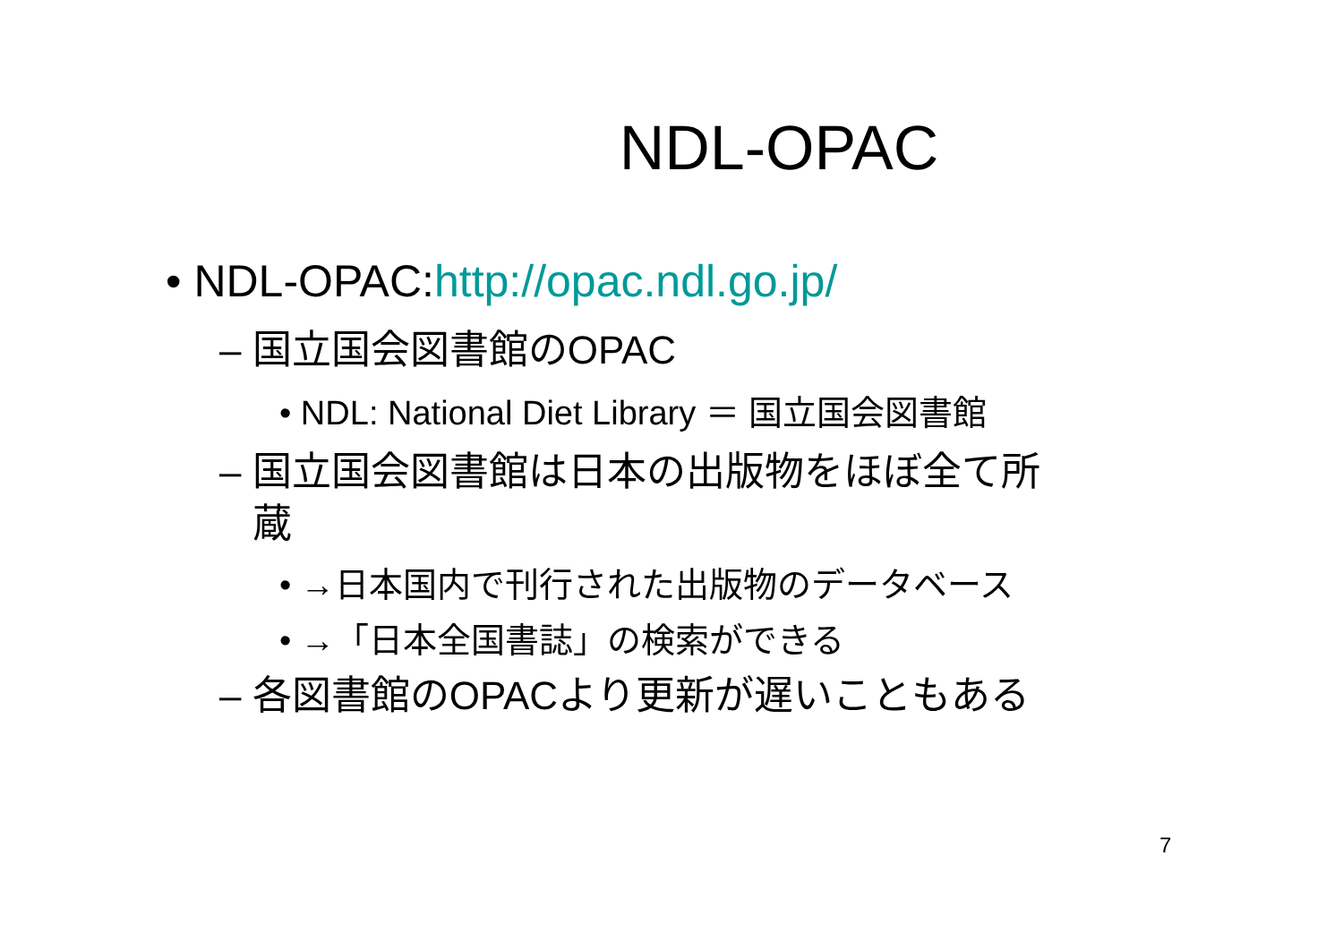NDL-OPAC
• NDL-OPAC:http://opac.ndl.go.jp/
– 国立国会図書館のOPAC
• NDL: National Diet Library ＝ 国立国会図書館
– 国立国会図書館は日本の出版物をほぼ全て所
蔵
• →日本国内で刊行された出版物のデータベース
• →「日本全国書誌」の検索ができる
– 各図書館のOPACより更新が遅いこともある
7